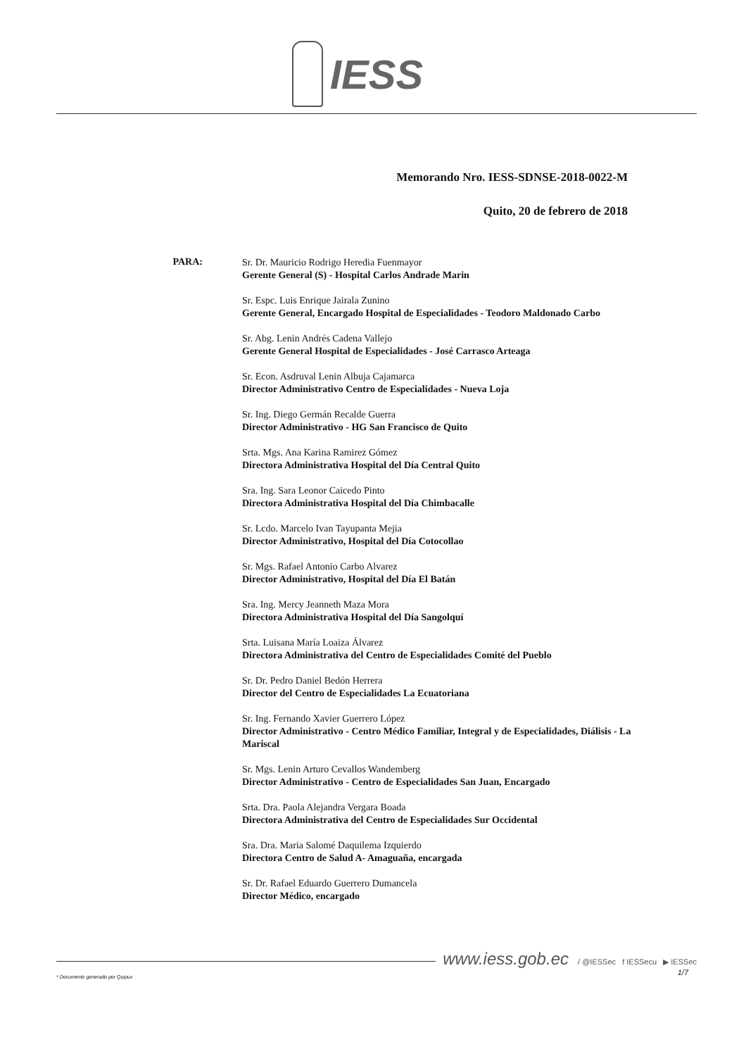IESS
Memorando Nro. IESS-SDNSE-2018-0022-M
Quito, 20 de febrero de 2018
PARA:
Sr. Dr. Mauricio Rodrigo Heredia Fuenmayor
Gerente General (S) - Hospital Carlos Andrade Marin
Sr. Espc. Luis Enrique Jairala Zunino
Gerente General, Encargado Hospital de Especialidades - Teodoro Maldonado Carbo
Sr. Abg. Lenin Andrés Cadena Vallejo
Gerente General Hospital de Especialidades - José Carrasco Arteaga
Sr. Econ. Asdruval Lenin Albuja Cajamarca
Director Administrativo Centro de Especialidades - Nueva Loja
Sr. Ing. Diego Germán Recalde Guerra
Director Administrativo - HG San Francisco de Quito
Srta. Mgs. Ana Karina Ramirez Gómez
Directora Administrativa Hospital del Día Central Quito
Sra. Ing. Sara Leonor Caicedo Pinto
Directora Administrativa Hospital del Día Chimbacalle
Sr. Lcdo. Marcelo Ivan Tayupanta Mejia
Director Administrativo, Hospital del Día Cotocollao
Sr. Mgs. Rafael Antonio Carbo Alvarez
Director Administrativo, Hospital del Día El Batán
Sra. Ing. Mercy Jeanneth Maza Mora
Directora Administrativa Hospital del Día Sangolquí
Srta. Luisana María Loaiza Álvarez
Directora Administrativa del Centro de Especialidades Comité del Pueblo
Sr. Dr. Pedro Daniel Bedón Herrera
Director del Centro de Especialidades La Ecuatoriana
Sr. Ing. Fernando Xavier Guerrero López
Director Administrativo - Centro Médico Familiar, Integral y de Especialidades, Diálisis - La Mariscal
Sr. Mgs. Lenin Arturo Cevallos Wandemberg
Director Administrativo - Centro de Especialidades San Juan, Encargado
Srta. Dra. Paola Alejandra Vergara Boada
Directora Administrativa del Centro de Especialidades Sur Occidental
Sra. Dra. Maria Salomé Daquilema Izquierdo
Directora Centro de Salud A- Amaguaña, encargada
Sr. Dr. Rafael Eduardo Guerrero Dumancela
Director Médico, encargado
www.iess.gob.ec / @IESSec f IESSecu ▶ IESSec
1/7
* Documento generado por Quipux